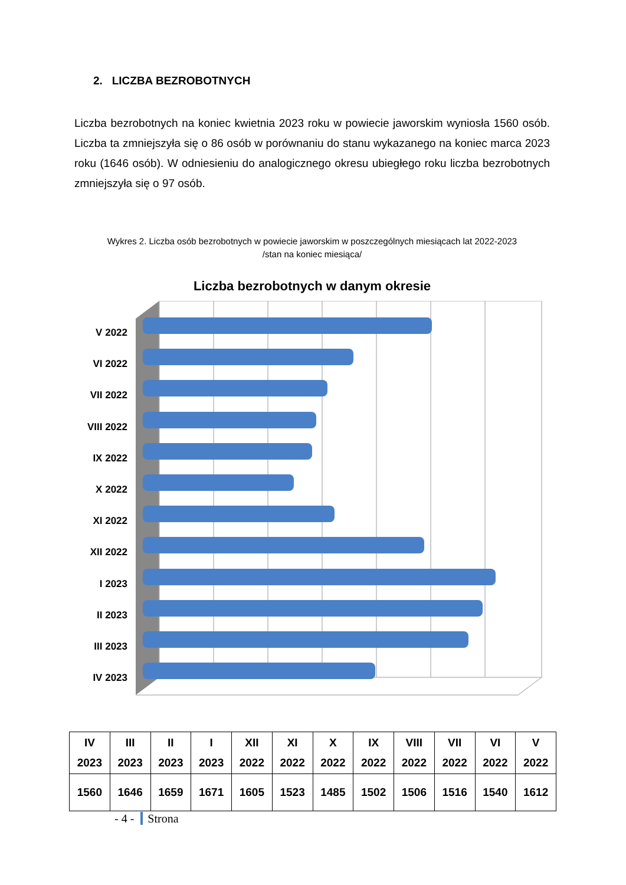2. LICZBA BEZROBOTNYCH
Liczba bezrobotnych na koniec kwietnia 2023 roku w powiecie jaworskim wyniosła 1560 osób. Liczba ta zmniejszyła się o 86 osób w porównaniu do stanu wykazanego na koniec marca 2023 roku (1646 osób). W odniesieniu do analogicznego okresu ubiegłego roku liczba bezrobotnych zmniejszyła się o 97 osób.
Wykres 2. Liczba osób bezrobotnych w powiecie jaworskim w poszczególnych miesiącach lat 2022-2023
/stan na koniec miesiąca/
Liczba bezrobotnych w danym okresie
V 2022
VI 2022
VII 2022
VIII 2022
IX 2022
X 2022
XI 2022
XII 2022
I 2023
II 2023
III 2023
IV 2023
| IV 2023 | III 2023 | II 2023 | I 2023 | XII 2022 | XI 2022 | X 2022 | IX 2022 | VIII 2022 | VII 2022 | VI 2022 | V 2022 |
| --- | --- | --- | --- | --- | --- | --- | --- | --- | --- | --- | --- |
| 1560 | 1646 | 1659 | 1671 | 1605 | 1523 | 1485 | 1502 | 1506 | 1516 | 1540 | 1612 |
- 4 - Strona